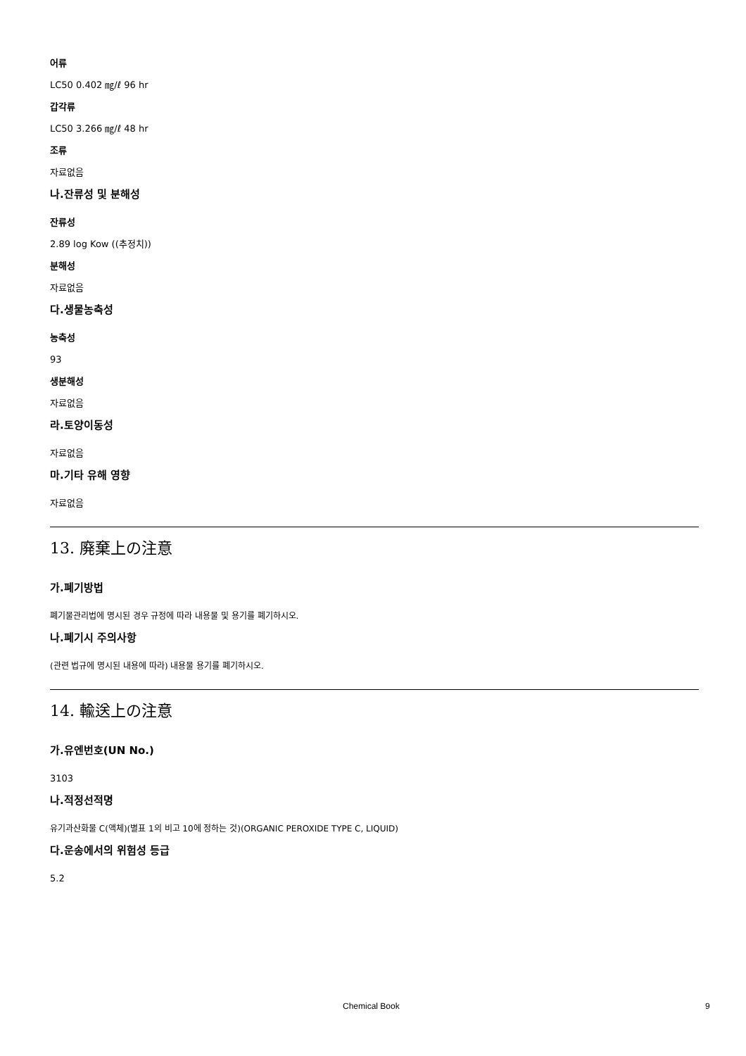어류
LC50 0.402 ㎎/ℓ 96 hr
갑각류
LC50 3.266 ㎎/ℓ 48 hr
조류
자료없음
나.잔류성 및 분해성
잔류성
2.89 log Kow ((추정치))
분해성
자료없음
다.생물농축성
농축성
93
생분해성
자료없음
라.토양이동성
자료없음
마.기타 유해 영향
자료없음
13. 廃棄上の注意
가.폐기방법
폐기물관리법에 명시된 경우 규정에 따라 내용물 및 용기를 폐기하시오.
나.폐기시 주의사항
(관련 법규에 명시된 내용에 따라) 내용물 용기를 폐기하시오.
14. 輸送上の注意
가.유엔번호(UN No.)
3103
나.적정선적명
유기과산화물 C(액체)(별표 1의 비고 10에 정하는 것)(ORGANIC PEROXIDE TYPE C, LIQUID)
다.운송에서의 위험성 등급
5.2
Chemical Book 9